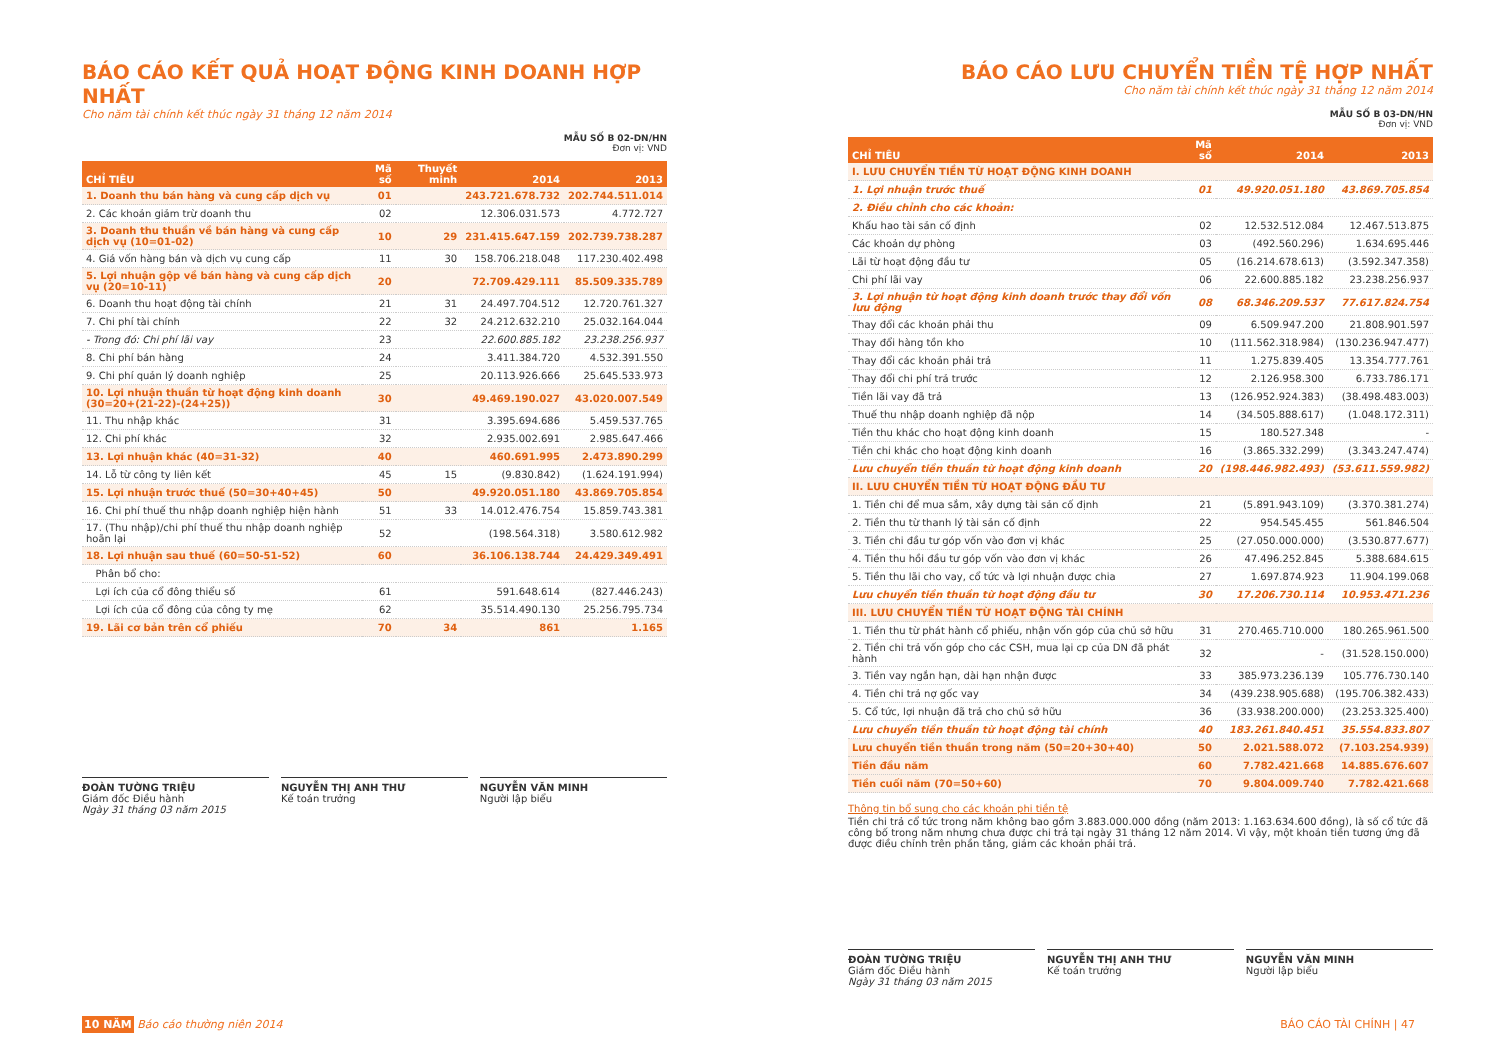BÁO CÁO KẾT QUẢ HOẠT ĐỘNG KINH DOANH HỢP NHẤT
Cho năm tài chính kết thúc ngày 31 tháng 12 năm 2014
MẪU SỐ B 02-DN/HN
Đơn vị: VND
| CHỈ TIÊU | Mã số | Thuyết minh | 2014 | 2013 |
| --- | --- | --- | --- | --- |
| 1. Doanh thu bán hàng và cung cấp dịch vụ | 01 | | 243.721.678.732 | 202.744.511.014 |
| 2. Các khoản giảm trừ doanh thu | 02 | | 12.306.031.573 | 4.772.727 |
| 3. Doanh thu thuần về bán hàng và cung cấp dịch vụ (10=01-02) | 10 | 29 | 231.415.647.159 | 202.739.738.287 |
| 4. Giá vốn hàng bán và dịch vụ cung cấp | 11 | 30 | 158.706.218.048 | 117.230.402.498 |
| 5. Lợi nhuận gộp về bán hàng và cung cấp dịch vụ (20=10-11) | 20 | | 72.709.429.111 | 85.509.335.789 |
| 6. Doanh thu hoạt động tài chính | 21 | 31 | 24.497.704.512 | 12.720.761.327 |
| 7. Chi phí tài chính | 22 | 32 | 24.212.632.210 | 25.032.164.044 |
| - Trong đó: Chi phí lãi vay | 23 | | 22.600.885.182 | 23.238.256.937 |
| 8. Chi phí bán hàng | 24 | | 3.411.384.720 | 4.532.391.550 |
| 9. Chi phí quản lý doanh nghiệp | 25 | | 20.113.926.666 | 25.645.533.973 |
| 10. Lợi nhuận thuần từ hoạt động kinh doanh (30=20+(21-22)-(24+25)) | 30 | | 49.469.190.027 | 43.020.007.549 |
| 11. Thu nhập khác | 31 | | 3.395.694.686 | 5.459.537.765 |
| 12. Chi phí khác | 32 | | 2.935.002.691 | 2.985.647.466 |
| 13. Lợi nhuận khác (40=31-32) | 40 | | 460.691.995 | 2.473.890.299 |
| 14. Lỗ từ công ty liên kết | 45 | 15 | (9.830.842) | (1.624.191.994) |
| 15. Lợi nhuận trước thuế (50=30+40+45) | 50 | | 49.920.051.180 | 43.869.705.854 |
| 16. Chi phí thuế thu nhập doanh nghiệp hiện hành | 51 | 33 | 14.012.476.754 | 15.859.743.381 |
| 17. (Thu nhập)/chi phí thuế thu nhập doanh nghiệp hoãn lại | 52 | | (198.564.318) | 3.580.612.982 |
| 18. Lợi nhuận sau thuế (60=50-51-52) | 60 | | 36.106.138.744 | 24.429.349.491 |
| Phân bổ cho: | | | | |
| Lợi ích của cổ đông thiểu số | 61 | | 591.648.614 | (827.446.243) |
| Lợi ích của cổ đông của công ty mẹ | 62 | | 35.514.490.130 | 25.256.795.734 |
| 19. Lãi cơ bản trên cổ phiếu | 70 | 34 | 861 | 1.165 |
ĐOÀN TƯỜNG TRIỆU
Giám đốc Điều hành
Ngày 31 tháng 03 năm 2015
NGUYỄN THỊ ANH THƯ
Kế toán trưởng
NGUYỄN VĂN MINH
Người lập biểu
10 NĂM Báo cáo thường niên 2014
BÁO CÁO LƯU CHUYỂN TIỀN TỆ HỢP NHẤT
Cho năm tài chính kết thúc ngày 31 tháng 12 năm 2014
MẪU SỐ B 03-DN/HN
Đơn vị: VND
| CHỈ TIÊU | Mã số | 2014 | 2013 |
| --- | --- | --- | --- |
| I. LƯU CHUYỂN TIỀN TỪ HOẠT ĐỘNG KINH DOANH | | | |
| 1. Lợi nhuận trước thuế | 01 | 49.920.051.180 | 43.869.705.854 |
| 2. Điều chỉnh cho các khoản: | | | |
| Khấu hao tài sản cố định | 02 | 12.532.512.084 | 12.467.513.875 |
| Các khoản dự phòng | 03 | (492.560.296) | 1.634.695.446 |
| Lãi từ hoạt động đầu tư | 05 | (16.214.678.613) | (3.592.347.358) |
| Chi phí lãi vay | 06 | 22.600.885.182 | 23.238.256.937 |
| 3. Lợi nhuận từ hoạt động kinh doanh trước thay đổi vốn lưu động | 08 | 68.346.209.537 | 77.617.824.754 |
| Thay đổi các khoản phải thu | 09 | 6.509.947.200 | 21.808.901.597 |
| Thay đổi hàng tồn kho | 10 | (111.562.318.984) | (130.236.947.477) |
| Thay đổi các khoản phải trả | 11 | 1.275.839.405 | 13.354.777.761 |
| Thay đổi chi phí trả trước | 12 | 2.126.958.300 | 6.733.786.171 |
| Tiền lãi vay đã trả | 13 | (126.952.924.383) | (38.498.483.003) |
| Thuế thu nhập doanh nghiệp đã nộp | 14 | (34.505.888.617) | (1.048.172.311) |
| Tiền thu khác cho hoạt động kinh doanh | 15 | 180.527.348 | - |
| Tiền chi khác cho hoạt động kinh doanh | 16 | (3.865.332.299) | (3.343.247.474) |
| Lưu chuyển tiền thuần từ hoạt động kinh doanh | 20 | (198.446.982.493) | (53.611.559.982) |
| II. LƯU CHUYỂN TIỀN TỪ HOẠT ĐỘNG ĐẦU TƯ | | | |
| 1. Tiền chi để mua sắm, xây dựng tài sản cố định | 21 | (5.891.943.109) | (3.370.381.274) |
| 2. Tiền thu từ thanh lý tài sản cố định | 22 | 954.545.455 | 561.846.504 |
| 3. Tiền chi đầu tư góp vốn vào đơn vị khác | 25 | (27.050.000.000) | (3.530.877.677) |
| 4. Tiền thu hồi đầu tư góp vốn vào đơn vị khác | 26 | 47.496.252.845 | 5.388.684.615 |
| 5. Tiền thu lãi cho vay, cổ tức và lợi nhuận được chia | 27 | 1.697.874.923 | 11.904.199.068 |
| Lưu chuyển tiền thuần từ hoạt động đầu tư | 30 | 17.206.730.114 | 10.953.471.236 |
| III. LƯU CHUYỂN TIỀN TỪ HOẠT ĐỘNG TÀI CHÍNH | | | |
| 1. Tiền thu từ phát hành cổ phiếu, nhận vốn góp của chủ sở hữu | 31 | 270.465.710.000 | 180.265.961.500 |
| 2. Tiền chi trả vốn góp cho các CSH, mua lại cp của DN đã phát hành | 32 | - | (31.528.150.000) |
| 3. Tiền vay ngắn hạn, dài hạn nhận được | 33 | 385.973.236.139 | 105.776.730.140 |
| 4. Tiền chi trả nợ gốc vay | 34 | (439.238.905.688) | (195.706.382.433) |
| 5. Cổ tức, lợi nhuận đã trả cho chủ sở hữu | 36 | (33.938.200.000) | (23.253.325.400) |
| Lưu chuyển tiền thuần từ hoạt động tài chính | 40 | 183.261.840.451 | 35.554.833.807 |
| Lưu chuyển tiền thuần trong năm (50=20+30+40) | 50 | 2.021.588.072 | (7.103.254.939) |
| Tiền đầu năm | 60 | 7.782.421.668 | 14.885.676.607 |
| Tiền cuối năm (70=50+60) | 70 | 9.804.009.740 | 7.782.421.668 |
Thông tin bổ sung cho các khoản phi tiền tệ
Tiền chi trả cổ tức trong năm không bao gồm 3.883.000.000 đồng (năm 2013: 1.163.634.600 đồng), là số cổ tức đã công bố trong năm nhưng chưa được chi trả tại ngày 31 tháng 12 năm 2014. Vì vậy, một khoản tiền tương ứng đã được điều chỉnh trên phần tăng, giảm các khoản phải trả.
ĐOÀN TƯỜNG TRIỆU
Giám đốc Điều hành
Ngày 31 tháng 03 năm 2015
NGUYỄN THỊ ANH THƯ
Kế toán trưởng
NGUYỄN VĂN MINH
Người lập biểu
BÁO CÁO TÀI CHÍNH | 47